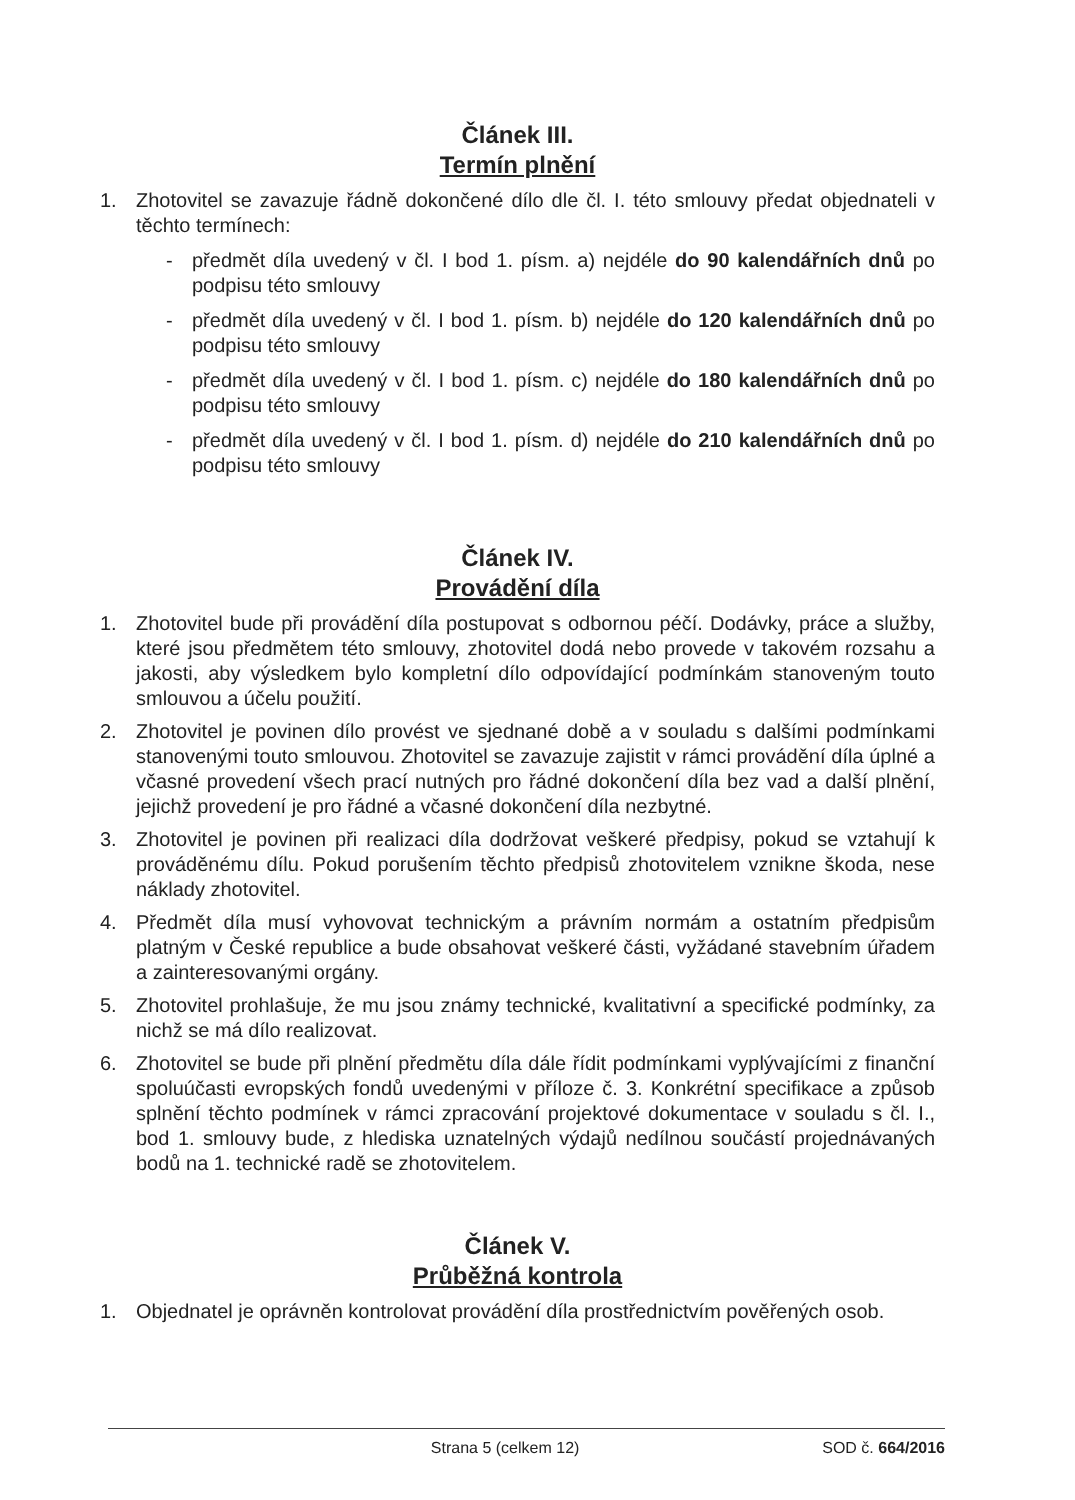Článek III.
Termín plnění
1. Zhotovitel se zavazuje řádně dokončené dílo dle čl. I. této smlouvy předat objednateli v těchto termínech:
- předmět díla uvedený v čl. I bod 1. písm. a) nejdéle do 90 kalendářních dnů po podpisu této smlouvy
- předmět díla uvedený v čl. I bod 1. písm. b) nejdéle do 120 kalendářních dnů po podpisu této smlouvy
- předmět díla uvedený v čl. I bod 1. písm. c) nejdéle do 180 kalendářních dnů po podpisu této smlouvy
- předmět díla uvedený v čl. I bod 1. písm. d) nejdéle do 210 kalendářních dnů po podpisu této smlouvy
Článek IV.
Provádění díla
1. Zhotovitel bude při provádění díla postupovat s odbornou péčí. Dodávky, práce a služby, které jsou předmětem této smlouvy, zhotovitel dodá nebo provede v takovém rozsahu a jakosti, aby výsledkem bylo kompletní dílo odpovídající podmínkám stanoveným touto smlouvou a účelu použití.
2. Zhotovitel je povinen dílo provést ve sjednané době a v souladu s dalšími podmínkami stanovenými touto smlouvou. Zhotovitel se zavazuje zajistit v rámci provádění díla úplné a včasné provedení všech prací nutných pro řádné dokončení díla bez vad a další plnění, jejichž provedení je pro řádné a včasné dokončení díla nezbytné.
3. Zhotovitel je povinen při realizaci díla dodržovat veškeré předpisy, pokud se vztahují k prováděnému dílu. Pokud porušením těchto předpisů zhotovitelem vznikne škoda, nese náklady zhotovitel.
4. Předmět díla musí vyhovovat technickým a právním normám a ostatním předpisům platným v České republice a bude obsahovat veškeré části, vyžádané stavebním úřadem a zainteresovanými orgány.
5. Zhotovitel prohlašuje, že mu jsou známy technické, kvalitativní a specifické podmínky, za nichž se má dílo realizovat.
6. Zhotovitel se bude při plnění předmětu díla dále řídit podmínkami vyplývajícími z finanční spoluúčasti evropských fondů uvedenými v příloze č. 3. Konkrétní specifikace a způsob splnění těchto podmínek v rámci zpracování projektové dokumentace v souladu s čl. I., bod 1. smlouvy bude, z hlediska uznatelných výdajů nedílnou součástí projednávaných bodů na 1. technické radě se zhotovitelem.
Článek V.
Průběžná kontrola
1. Objednatel je oprávněn kontrolovat provádění díla prostřednictvím pověřených osob.
Strana 5 (celkem 12) SOD č. 664/2016